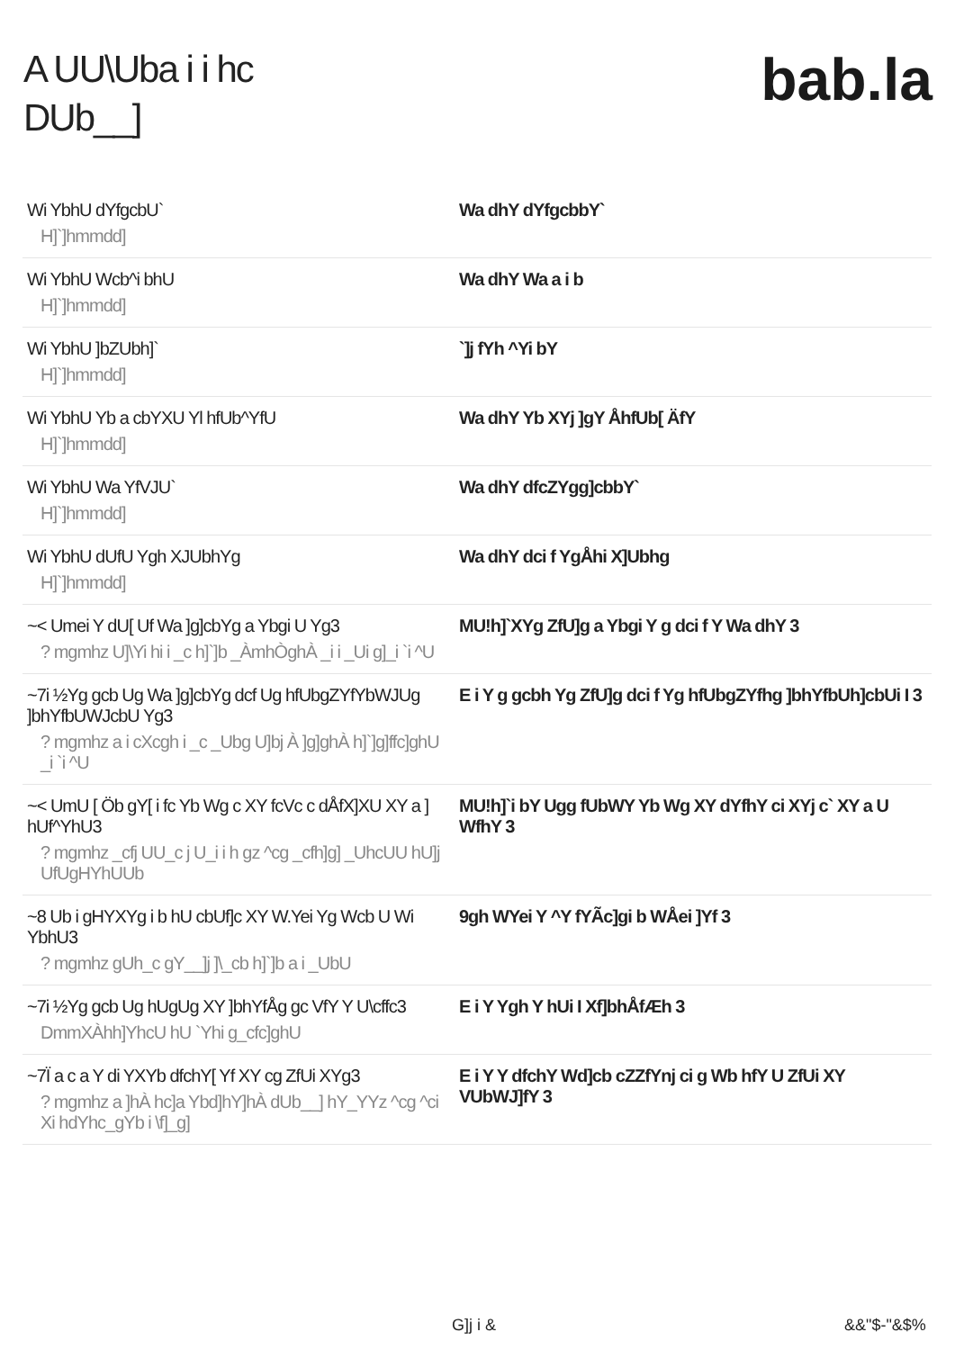A UU\Uba i i hc
DUb__]
bab.la
| Wi YbhU dYfgcbU` H]`]hmmdd] | Wa dhY dYfgcbbY` |
| Wi YbhU Wcb^i bhU H]`]hmmdd] | Wa dhY Wa a i b |
| Wi YbhU ]bZUbh]` H]`]hmmdd] | `]j fYh ^Yi bY |
| Wi YbhU Yb a cbYXU Yl hfUb^YfU H]`]hmmdd] | Wa dhY Yb XYj ]gY ÅhfUb[ ÄfY |
| Wi YbhU Wa YfVJU` H]`]hmmdd] | Wa dhY dfcZYgg]cbbY` |
| Wi YbhU dUfU Ygh XJUbhYg H]`]hmmdd] | Wa dhY dci f YgÅhi X]Ubhg |
| ~< Umei Y dU[ Uf Wa ]g]cbYg a Ybgi U Yg3 ? mgmhz U]\Yi hi i _c h]`]b _ÀmhÒghÀ _i i _Ui g]_i `i ^U | MU!h]`XYg ZfU]g a Ybgi Y g dci f Y Wa dhY 3 |
| ~7i ½Yg gcb Ug Wa ]g]cbYg dcf Ug hfUbgZYfYbWJUg ]bhYfbUWJcbU Yg3 ? mgmhz a i cXcgh i _c _Ubg U]bj À ]g]ghÀ h]`]g]ffc]ghU _i `i ^U | E i Y g gcbh Yg ZfU]g dci f Yg hfUbgZYfhg ]bhYfbUh]cbUi I 3 |
| ~< UmU [ Öb gY[ i fc Yb Wg c XY fcVc c dÅfX]XU XY a ] hUf^YhU3 ? mgmhz _cfj UU_c j U_i i h gz ^cg _cfh]g] _UhcUU hU]j UfUgHYhUUb | MU!h]`i bY Ugg fUbWY Yb Wg XY dYfhY ci XYj c` XY a U WfhY 3 |
| ~8 Ub i gHYXYg i b hU cbUf]c XY W.Yei Yg Wcb U Wi YbhU3 ? mgmhz gUh_c gY__]j ]\_cb h]`]b a i _UbU | 9gh WYei Y ^Y fYÃc]gi b WÅei ]Yf 3 |
| ~7i ½Yg gcb Ug hUgUg XY ]bhYfÅg gc VfY Y U\cffc3 DmmXÀhh]YhcU hU `Yhi g_cfc]ghU | E i Y Ygh Y hUi I Xf]bhÅfÆh 3 |
| ~7Ï a c a Y di YXYb dfchY[ Yf XY cg ZfUi XYg3 ? mgmhz a ]hÀ hc]a Ybd]hY]hÀ dUb__] hY_YYz ^cg ^ci Xi hdYhc_gYb i \f]_g] | E i Y Y dfchY Wd]cb cZZfYnj ci g Wb hfY U ZfUi XY VUbWJ]fY 3 |
G]j i & &&"$-"&$%